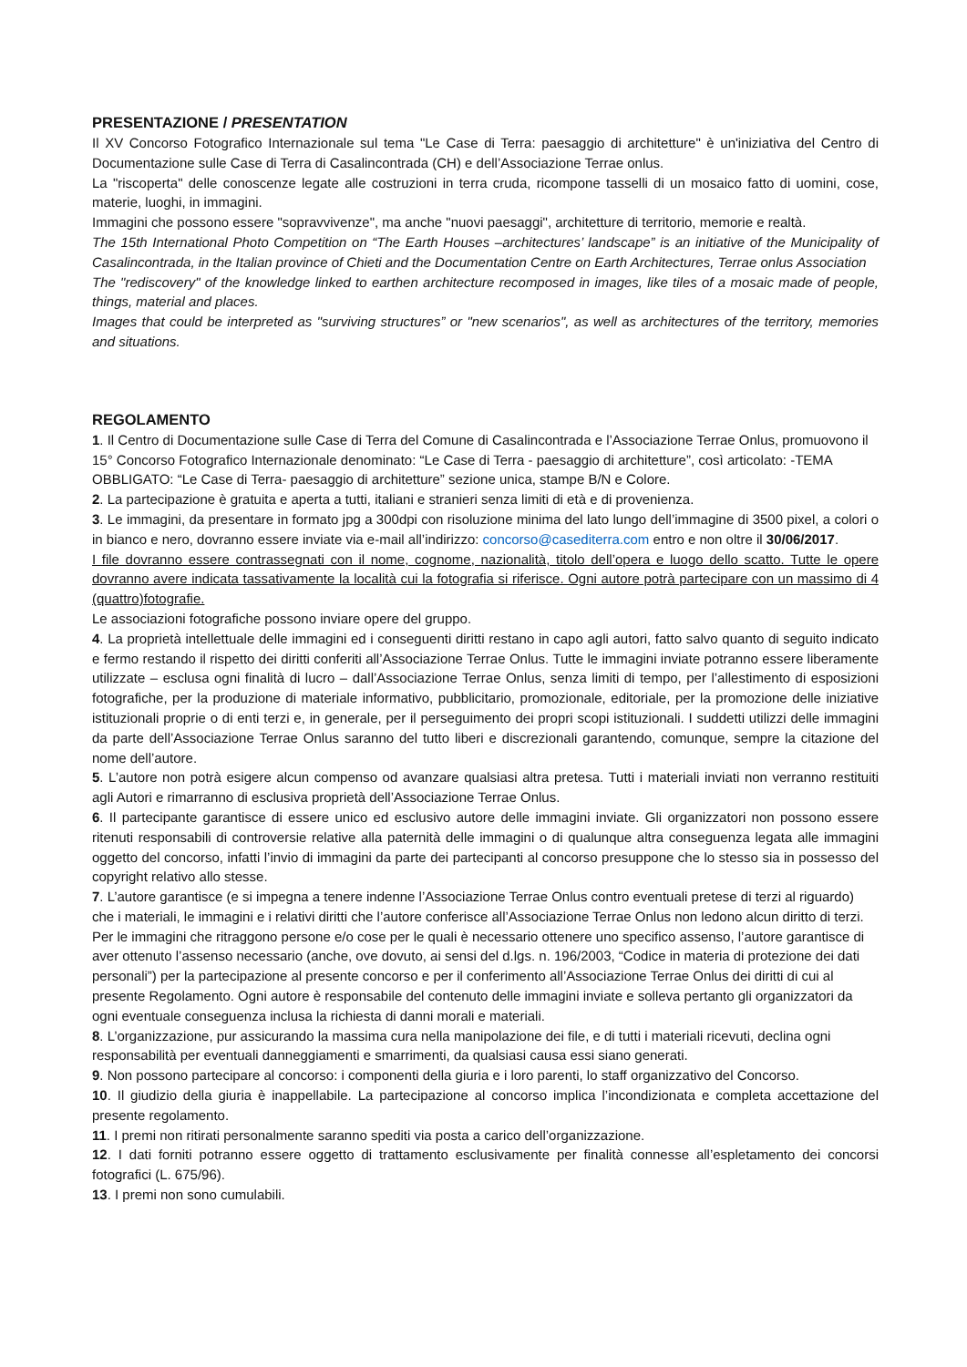PRESENTAZIONE / PRESENTATION
Il XV Concorso Fotografico Internazionale sul tema "Le Case di Terra: paesaggio di architetture" è un'iniziativa del Centro di Documentazione sulle Case di Terra di Casalincontrada (CH) e dell’Associazione Terrae onlus.
La "riscoperta" delle conoscenze legate alle costruzioni in terra cruda, ricompone tasselli di un mosaico fatto di uomini, cose, materie, luoghi, in immagini.
Immagini che possono essere "sopravvivenze", ma anche "nuovi paesaggi", architetture di territorio, memorie e realtà.
The 15th International Photo Competition on “The Earth Houses –architectures’ landscape” is an initiative of the Municipality of Casalincontrada, in the Italian province of Chieti and the Documentation Centre on Earth Architectures, Terrae onlus Association
The "rediscovery" of the knowledge linked to earthen architecture recomposed in images, like tiles of a mosaic made of people, things, material and places.
Images that could be interpreted as "surviving structures” or "new scenarios", as well as architectures of the territory, memories and situations.
REGOLAMENTO
1. Il Centro di Documentazione sulle Case di Terra del Comune di Casalincontrada e l’Associazione Terrae Onlus, promuovono il 15° Concorso Fotografico Internazionale denominato: “Le Case di Terra - paesaggio di architetture”, così articolato: -TEMA OBBLIGATO: “Le Case di Terra- paesaggio di architetture” sezione unica, stampe B/N e Colore.
2. La partecipazione è gratuita e aperta a tutti, italiani e stranieri senza limiti di età e di provenienza.
3. Le immagini, da presentare in formato jpg a 300dpi con risoluzione minima del lato lungo dell’immagine di 3500 pixel, a colori o in bianco e nero, dovranno essere inviate via e-mail all’indirizzo: concorso@casediterra.com entro e non oltre il 30/06/2017.
I file dovranno essere contrassegnati con il nome, cognome, nazionalità, titolo dell’opera e luogo dello scatto. Tutte le opere dovranno avere indicata tassativamente la località cui la fotografia si riferisce. Ogni autore potrà partecipare con un massimo di 4 (quattro)fotografie.
Le associazioni fotografiche possono inviare opere del gruppo.
4. La proprietà intellettuale delle immagini ed i conseguenti diritti restano in capo agli autori, fatto salvo quanto di seguito indicato e fermo restando il rispetto dei diritti conferiti all’Associazione Terrae Onlus. Tutte le immagini inviate potranno essere liberamente utilizzate – esclusa ogni finalità di lucro – dall’Associazione Terrae Onlus, senza limiti di tempo, per l’allestimento di esposizioni fotografiche, per la produzione di materiale informativo, pubblicitario, promozionale, editoriale, per la promozione delle iniziative istituzionali proprie o di enti terzi e, in generale, per il perseguimento dei propri scopi istituzionali. I suddetti utilizzi delle immagini da parte dell’Associazione Terrae Onlus saranno del tutto liberi e discrezionali garantendo, comunque, sempre la citazione del nome dell’autore.
5. L’autore non potrà esigere alcun compenso od avanzare qualsiasi altra pretesa. Tutti i materiali inviati non verranno restituiti agli Autori e rimarranno di esclusiva proprietà dell’Associazione Terrae Onlus.
6. Il partecipante garantisce di essere unico ed esclusivo autore delle immagini inviate. Gli organizzatori non possono essere ritenuti responsabili di controversie relative alla paternità delle immagini o di qualunque altra conseguenza legata alle immagini oggetto del concorso, infatti l’invio di immagini da parte dei partecipanti al concorso presuppone che lo stesso sia in possesso del copyright relativo allo stesse.
7. L’autore garantisce (e si impegna a tenere indenne l’Associazione Terrae Onlus contro eventuali pretese di terzi al riguardo) che i materiali, le immagini e i relativi diritti che l’autore conferisce all’Associazione Terrae Onlus non ledono alcun diritto di terzi. Per le immagini che ritraggono persone e/o cose per le quali è necessario ottenere uno specifico assenso, l’autore garantisce di aver ottenuto l’assenso necessario (anche, ove dovuto, ai sensi del d.lgs. n. 196/2003, “Codice in materia di protezione dei dati personali”) per la partecipazione al presente concorso e per il conferimento all’Associazione Terrae Onlus dei diritti di cui al presente Regolamento. Ogni autore è responsabile del contenuto delle immagini inviate e solleva pertanto gli organizzatori da ogni eventuale conseguenza inclusa la richiesta di danni morali e materiali.
8. L’organizzazione, pur assicurando la massima cura nella manipolazione dei file, e di tutti i materiali ricevuti, declina ogni responsabilità per eventuali danneggiamenti e smarrimenti, da qualsiasi causa essi siano generati.
9. Non possono partecipare al concorso: i componenti della giuria e i loro parenti, lo staff organizzativo del Concorso.
10. Il giudizio della giuria è inappellabile. La partecipazione al concorso implica l’incondizionata e completa accettazione del presente regolamento.
11. I premi non ritirati personalmente saranno spediti via posta a carico dell’organizzazione.
12. I dati forniti potranno essere oggetto di trattamento esclusivamente per finalità connesse all’espletamento dei concorsi fotografici (L. 675/96).
13. I premi non sono cumulabili.